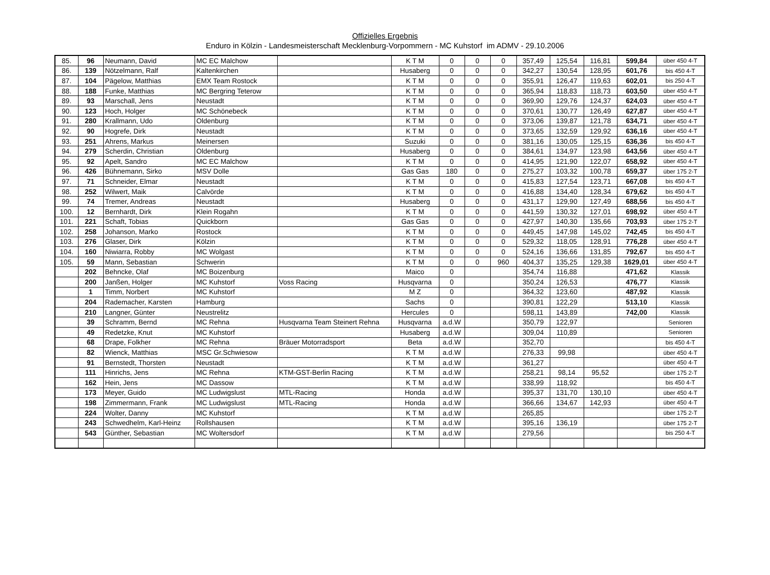Offizielles Ergebnis
Enduro in Kölzin - Landesmeisterschaft Mecklenburg-Vorpommern - MC Kuhstorf im ADMV - 29.10.2006
| 85. | 96 | Neumann, David | MC EC Malchow | | K T M | 0 | 0 | 0 | 357,49 | 125,54 | 116,81 | 599,84 | über 450 4-T |
| 86. | 139 | Nötzelmann, Ralf | Kaltenkirchen | | Husaberg | 0 | 0 | 0 | 342,27 | 130,54 | 128,95 | 601,76 | bis 450 4-T |
| 87. | 104 | Pägelow, Matthias | EMX Team Rostock | | K T M | 0 | 0 | 0 | 355,91 | 126,47 | 119,63 | 602,01 | bis 250 4-T |
| 88. | 188 | Funke, Matthias | MC Bergring Teterow | | K T M | 0 | 0 | 0 | 365,94 | 118,83 | 118,73 | 603,50 | über 450 4-T |
| 89. | 93 | Marschall, Jens | Neustadt | | K T M | 0 | 0 | 0 | 369,90 | 129,76 | 124,37 | 624,03 | über 450 4-T |
| 90. | 123 | Hoch, Holger | MC Schönebeck | | K T M | 0 | 0 | 0 | 370,61 | 130,77 | 126,49 | 627,87 | über 450 4-T |
| 91. | 280 | Krallmann, Udo | Oldenburg | | K T M | 0 | 0 | 0 | 373,06 | 139,87 | 121,78 | 634,71 | über 450 4-T |
| 92. | 90 | Hogrefe, Dirk | Neustadt | | K T M | 0 | 0 | 0 | 373,65 | 132,59 | 129,92 | 636,16 | über 450 4-T |
| 93. | 251 | Ahrens, Markus | Meinersen | | Suzuki | 0 | 0 | 0 | 381,16 | 130,05 | 125,15 | 636,36 | bis 450 4-T |
| 94. | 279 | Scherdin, Christian | Oldenburg | | Husaberg | 0 | 0 | 0 | 384,61 | 134,97 | 123,98 | 643,56 | über 450 4-T |
| 95. | 92 | Apelt, Sandro | MC EC Malchow | | K T M | 0 | 0 | 0 | 414,95 | 121,90 | 122,07 | 658,92 | über 450 4-T |
| 96. | 426 | Bühnemann, Sirko | MSV Dolle | | Gas Gas | 180 | 0 | 0 | 275,27 | 103,32 | 100,78 | 659,37 | über 175 2-T |
| 97. | 71 | Schneider, Elmar | Neustadt | | K T M | 0 | 0 | 0 | 415,83 | 127,54 | 123,71 | 667,08 | bis 450 4-T |
| 98. | 252 | Wilwert, Maik | Calvörde | | K T M | 0 | 0 | 0 | 416,88 | 134,40 | 128,34 | 679,62 | bis 450 4-T |
| 99. | 74 | Tremer, Andreas | Neustadt | | Husaberg | 0 | 0 | 0 | 431,17 | 129,90 | 127,49 | 688,56 | bis 450 4-T |
| 100. | 12 | Bernhardt, Dirk | Klein Rogahn | | K T M | 0 | 0 | 0 | 441,59 | 130,32 | 127,01 | 698,92 | über 450 4-T |
| 101. | 221 | Schaft, Tobias | Quickborn | | Gas Gas | 0 | 0 | 0 | 427,97 | 140,30 | 135,66 | 703,93 | über 175 2-T |
| 102. | 258 | Johanson, Marko | Rostock | | K T M | 0 | 0 | 0 | 449,45 | 147,98 | 145,02 | 742,45 | bis 450 4-T |
| 103. | 276 | Glaser, Dirk | Kölzin | | K T M | 0 | 0 | 0 | 529,32 | 118,05 | 128,91 | 776,28 | über 450 4-T |
| 104. | 160 | Niwiarra, Robby | MC Wolgast | | K T M | 0 | 0 | 0 | 524,16 | 136,66 | 131,85 | 792,67 | bis 450 4-T |
| 105. | 59 | Mann, Sebastian | Schwerin | | K T M | 0 | 0 | 960 | 404,37 | 135,25 | 129,38 | 1629,01 | über 450 4-T |
| | 202 | Behncke, Olaf | MC Boizenburg | | Maico | 0 | | | 354,74 | 116,88 | | 471,62 | Klassik |
| | 200 | Janßen, Holger | MC Kuhstorf | Voss Racing | Husqvarna | 0 | | | 350,24 | 126,53 | | 476,77 | Klassik |
| | 1 | Timm, Norbert | MC Kuhstorf | | M Z | 0 | | | 364,32 | 123,60 | | 487,92 | Klassik |
| | 204 | Rademacher, Karsten | Hamburg | | Sachs | 0 | | | 390,81 | 122,29 | | 513,10 | Klassik |
| | 210 | Langner, Günter | Neustrelitz | | Hercules | 0 | | | 598,11 | 143,89 | | 742,00 | Klassik |
| | 39 | Schramm, Bernd | MC Rehna | Husqvarna Team Steinert Rehna | Husqvarna | a.d.W | | | 350,79 | 122,97 | | | Senioren |
| | 49 | Redetzke, Knut | MC Kuhstorf | | Husaberg | a.d.W | | | 309,04 | 110,89 | | | Senioren |
| | 68 | Drape, Folkher | MC Rehna | Bräuer Motorradsport | Beta | a.d.W | | | 352,70 | | | | bis 450 4-T |
| | 82 | Wienck, Matthias | MSC Gr.Schwiesow | | K T M | a.d.W | | | 276,33 | 99,98 | | | über 450 4-T |
| | 91 | Bernstedt, Thorsten | Neustadt | | K T M | a.d.W | | | 361,27 | | | | über 450 4-T |
| | 111 | Hinrichs, Jens | MC Rehna | KTM-GST-Berlin Racing | K T M | a.d.W | | | 258,21 | 98,14 | 95,52 | | über 175 2-T |
| | 162 | Hein, Jens | MC Dassow | | K T M | a.d.W | | | 338,99 | 118,92 | | | bis 450 4-T |
| | 173 | Meyer, Guido | MC Ludwigslust | MTL-Racing | Honda | a.d.W | | | 395,37 | 131,70 | 130,10 | | über 450 4-T |
| | 198 | Zimmermann, Frank | MC Ludwigslust | MTL-Racing | Honda | a.d.W | | | 366,66 | 134,67 | 142,93 | | über 450 4-T |
| | 224 | Wolter, Danny | MC Kuhstorf | | K T M | a.d.W | | | 265,85 | | | | über 175 2-T |
| | 243 | Schwedhelm, Karl-Heinz | Rollshausen | | K T M | a.d.W | | | 395,16 | 136,19 | | | über 175 2-T |
| | 543 | Günther, Sebastian | MC Woltersdorf | | K T M | a.d.W | | | 279,56 | | | | bis 250 4-T |